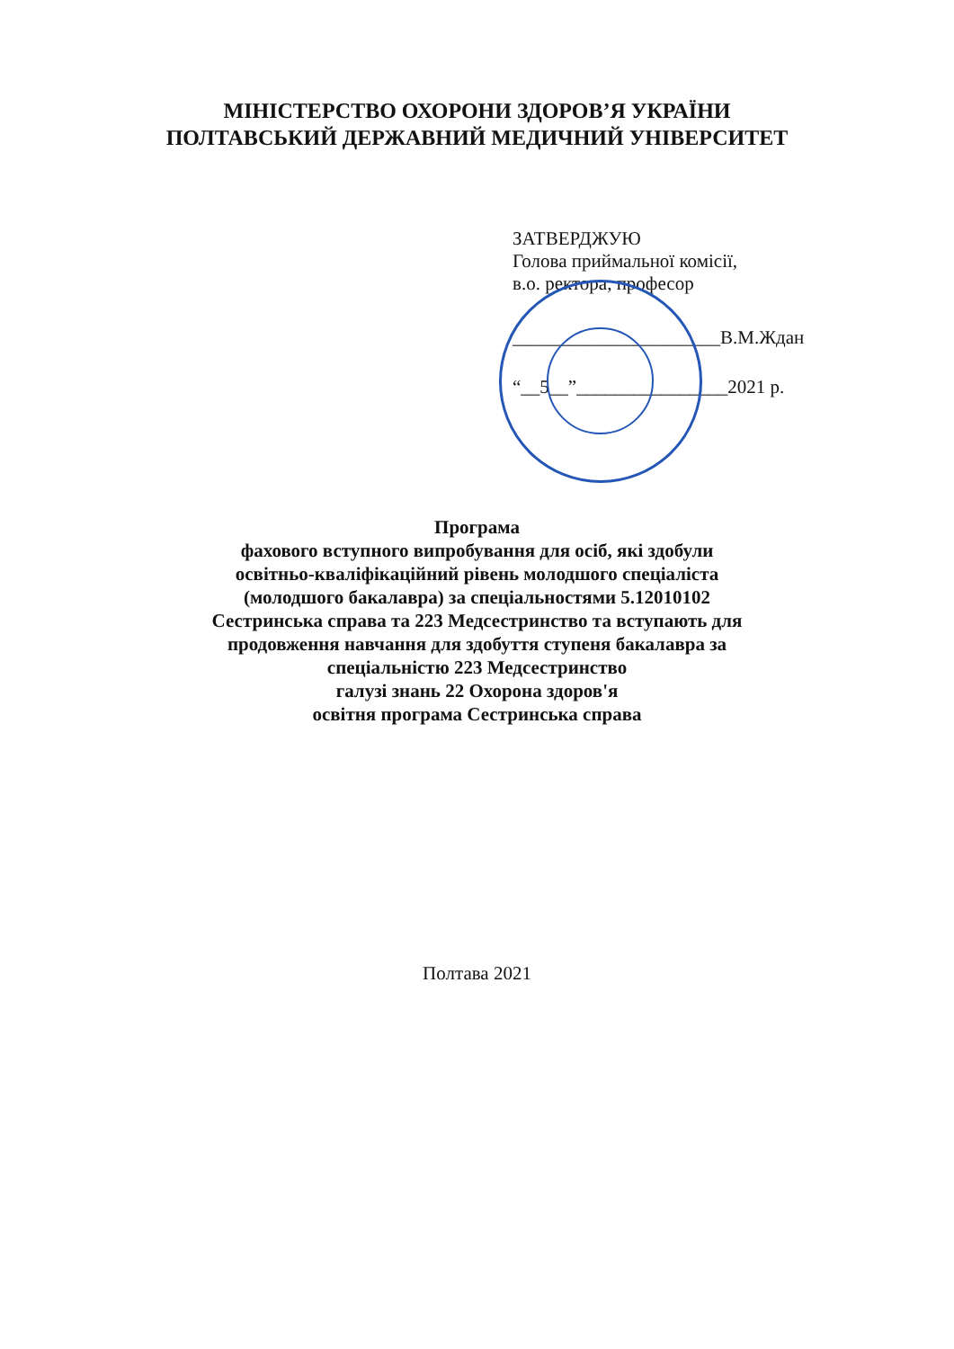МІНІСТЕРСТВО ОХОРОНИ ЗДОРОВ’Я УКРАЇНИ
ПОЛТАВСЬКИЙ ДЕРЖАВНИЙ МЕДИЧНИЙ УНІВЕРСИТЕТ
ЗАТВЕРДЖУЮ
Голова приймальної комісії,
в.о. ректора, професор
______________________В.М.Ждан
“__5__”________________2021 р.
Програма
фахового вступного випробування для осіб, які здобули
освітньо-кваліфікаційний рівень молодшого спеціаліста
(молодшого бакалавра) за спеціальностями 5.12010102
Сестринська справа та 223 Медсестринство та вступають для
продовження навчання для здобуття ступеня бакалавра за
спеціальністю 223 Медсестринство
галузі знань 22 Охорона здоров'я
освітня програма Сестринська справа
Полтава 2021